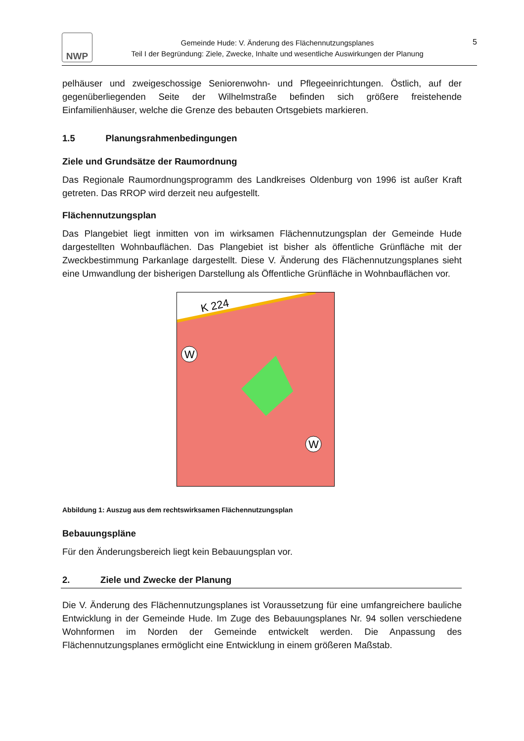NWP
Gemeinde Hude: V. Änderung des Flächennutzungsplanes
Teil I der Begründung: Ziele, Zwecke, Inhalte und wesentliche Auswirkungen der Planung
5
pelhäuser und zweigeschossige Seniorenwohn- und Pflegeeinrichtungen. Östlich, auf der gegenüberliegenden Seite der Wilhelmstraße befinden sich größere freistehende Einfamilienhäuser, welche die Grenze des bebauten Ortsgebiets markieren.
1.5 Planungsrahmenbedingungen
Ziele und Grundsätze der Raumordnung
Das Regionale Raumordnungsprogramm des Landkreises Oldenburg von 1996 ist außer Kraft getreten. Das RROP wird derzeit neu aufgestellt.
Flächennutzungsplan
Das Plangebiet liegt inmitten von im wirksamen Flächennutzungsplan der Gemeinde Hude dargestellten Wohnbauflächen. Das Plangebiet ist bisher als öffentliche Grünfläche mit der Zweckbestimmung Parkanlage dargestellt. Diese V. Änderung des Flächennutzungsplanes sieht eine Umwandlung der bisherigen Darstellung als Öffentliche Grünfläche in Wohnbauflächen vor.
K 224
W
W
Abbildung 1: Auszug aus dem rechtswirksamen Flächennutzungsplan
Bebauungspläne
Für den Änderungsbereich liegt kein Bebauungsplan vor.
2. Ziele und Zwecke der Planung
Die V. Änderung des Flächennutzungsplanes ist Voraussetzung für eine umfangreichere bauliche Entwicklung in der Gemeinde Hude. Im Zuge des Bebauungsplanes Nr. 94 sollen verschiedene Wohnformen im Norden der Gemeinde entwickelt werden. Die Anpassung des Flächennutzungsplanes ermöglicht eine Entwicklung in einem größeren Maßstab.